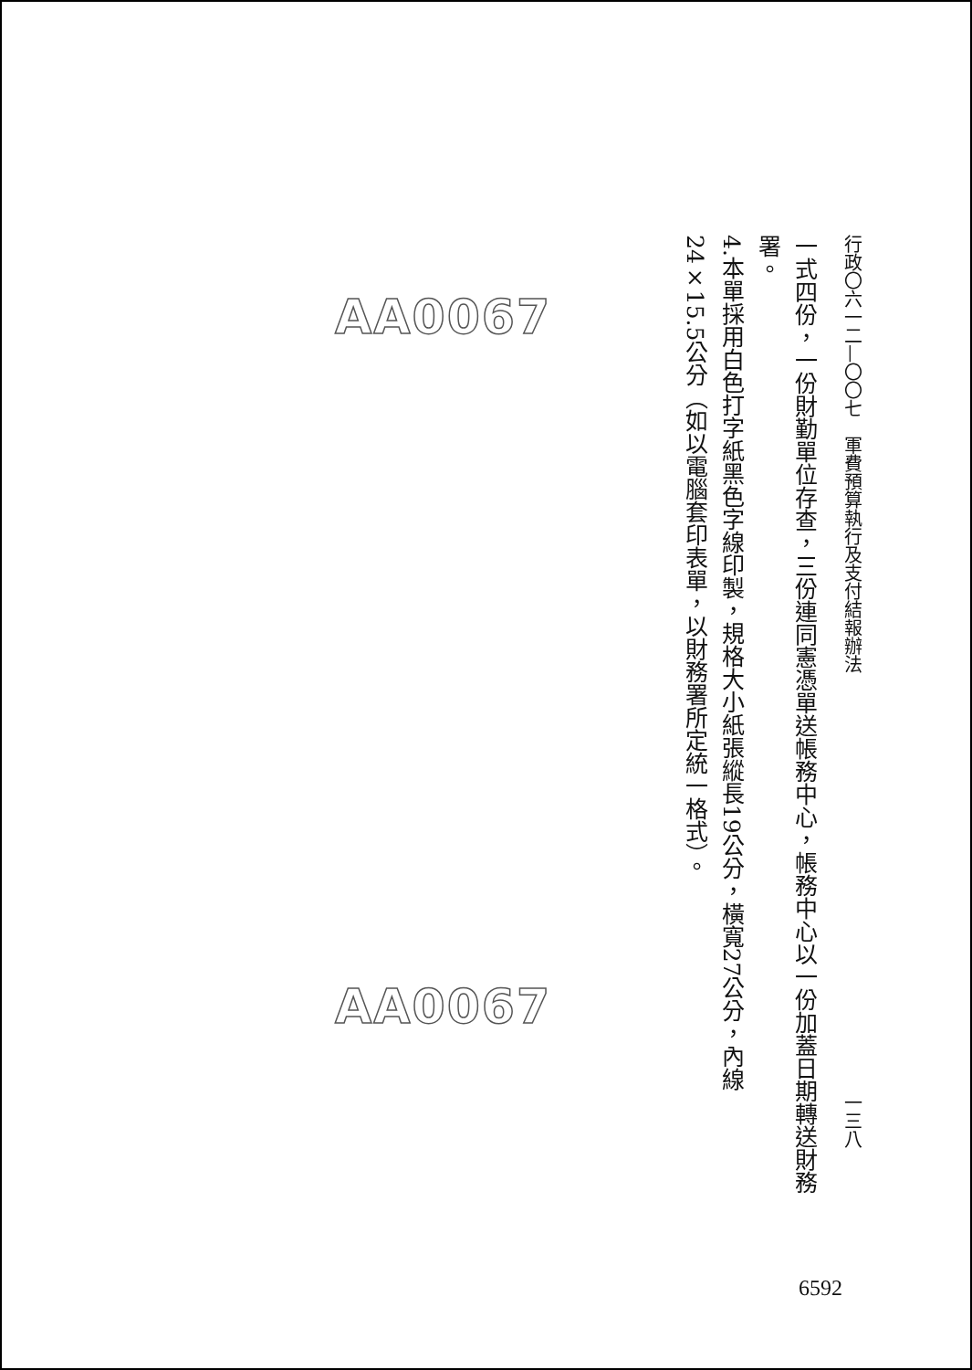行政〇六一二—〇〇七　軍費預算執行及支付結報辦法 一三八
一式四份，一份財勤單位存查，三份連同憲憑單送帳務中心，帳務中心以一份加蓋日期轉送財務署。
4.本單採用白色打字紙黑色字線印製，規格大小紙張縱長19公分，橫寬27公分，內線24×15.5公分（如以電腦套印表單，以財務署所定統一格式）。
AA0067
AA0067
6592